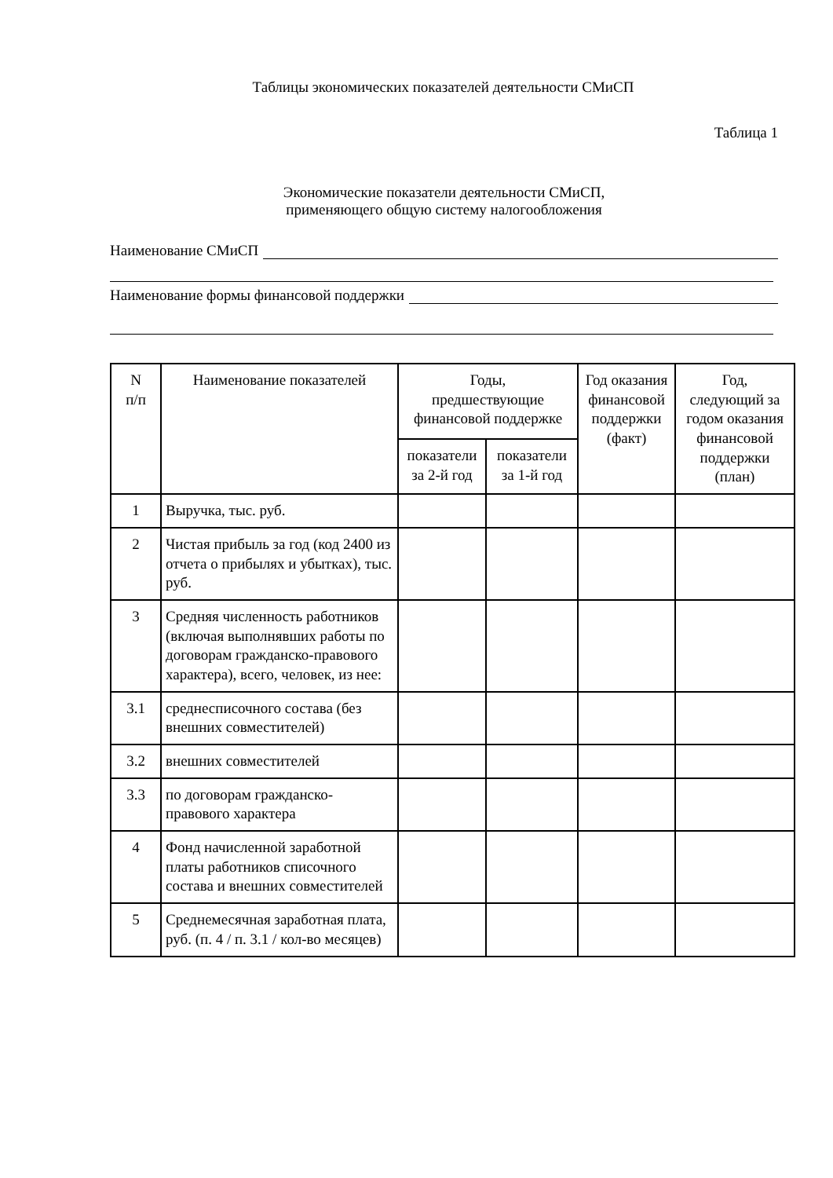Таблицы экономических показателей деятельности СМиСП
Таблица 1
Экономические показатели деятельности СМиСП,
применяющего общую систему налогообложения
Наименование СМиСП
Наименование формы финансовой поддержки
| N п/п | Наименование показателей | Годы, предшествующие финансовой поддержке | | Год оказания финансовой поддержки (факт) | Год, следующий за годом оказания финансовой поддержки (план) |
| --- | --- | --- | --- | --- | --- |
| | | показатели за 2-й год | показатели за 1-й год | | |
| 1 | Выручка, тыс. руб. | | | | |
| 2 | Чистая прибыль за год (код 2400 из отчета о прибылях и убытках), тыс. руб. | | | | |
| 3 | Средняя численность работников (включая выполнявших работы по договорам гражданско-правового характера), всего, человек, из нее: | | | | |
| 3.1 | среднесписочного состава (без внешних совместителей) | | | | |
| 3.2 | внешних совместителей | | | | |
| 3.3 | по договорам гражданско-правового характера | | | | |
| 4 | Фонд начисленной заработной платы работников списочного состава и внешних совместителей | | | | |
| 5 | Среднемесячная заработная плата, руб. (п. 4 / п. 3.1 / кол-во месяцев) | | | | |